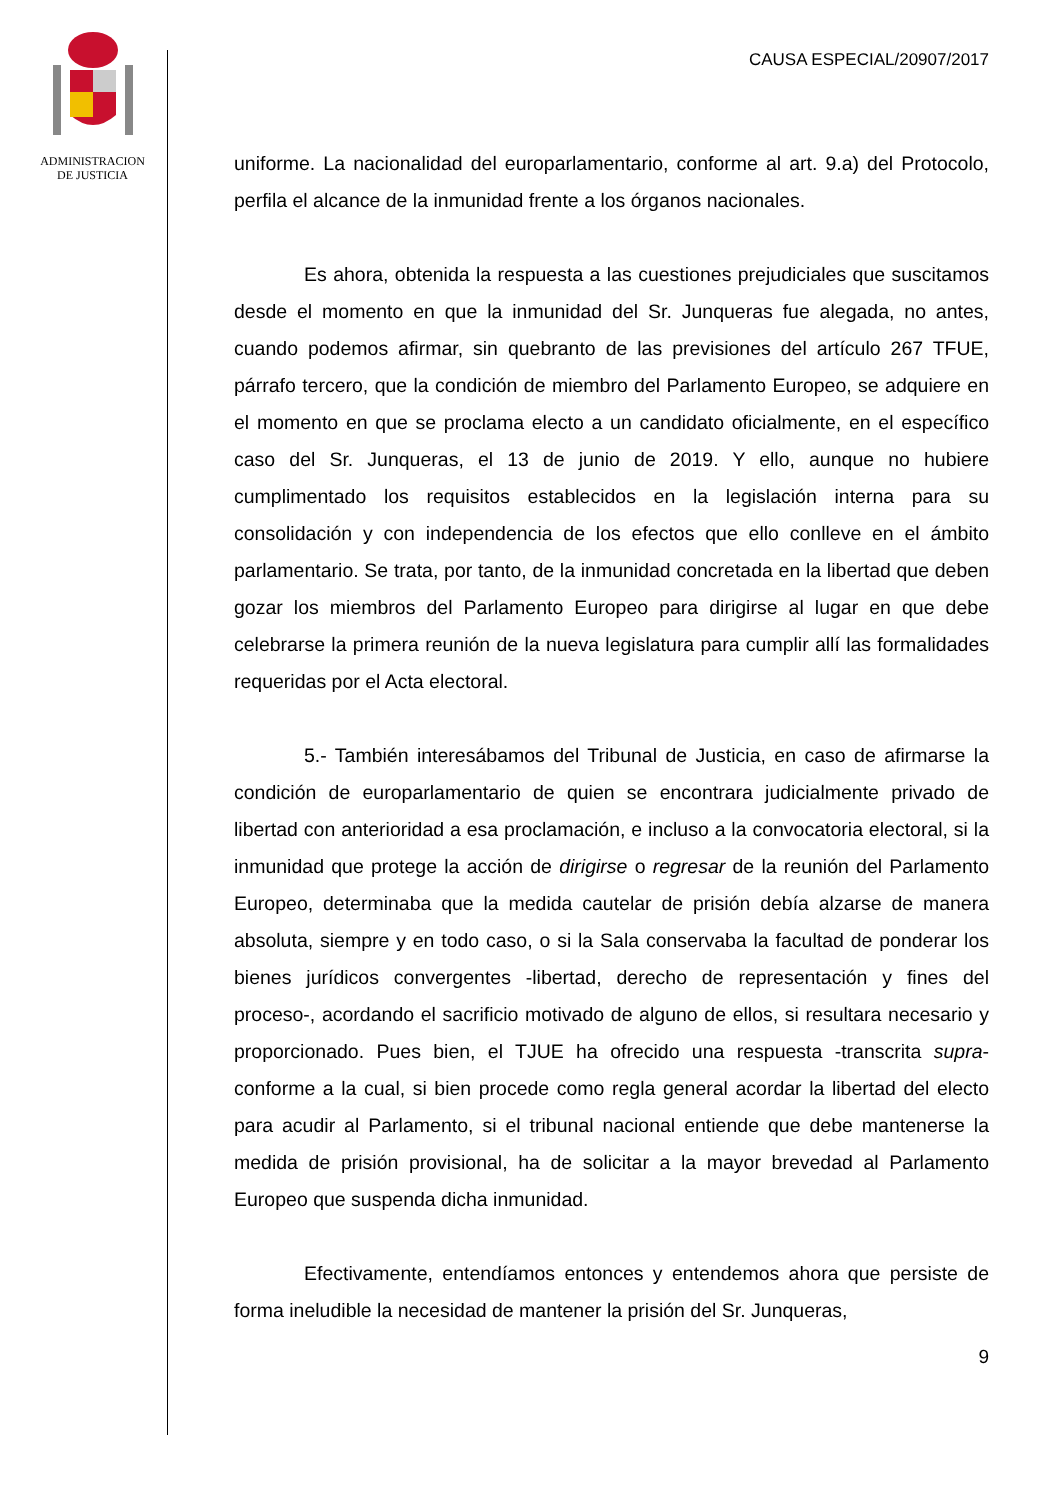ADMINISTRACION
DE JUSTICIA
CAUSA ESPECIAL/20907/2017
uniforme. La nacionalidad del europarlamentario, conforme al art. 9.a) del Protocolo, perfila el alcance de la inmunidad frente a los órganos nacionales.
Es ahora, obtenida la respuesta a las cuestiones prejudiciales que suscitamos desde el momento en que la inmunidad del Sr. Junqueras fue alegada, no antes, cuando podemos afirmar, sin quebranto de las previsiones del artículo 267 TFUE, párrafo tercero, que la condición de miembro del Parlamento Europeo, se adquiere en el momento en que se proclama electo a un candidato oficialmente, en el específico caso del Sr. Junqueras, el 13 de junio de 2019. Y ello, aunque no hubiere cumplimentado los requisitos establecidos en la legislación interna para su consolidación y con independencia de los efectos que ello conlleve en el ámbito parlamentario. Se trata, por tanto, de la inmunidad concretada en la libertad que deben gozar los miembros del Parlamento Europeo para dirigirse al lugar en que debe celebrarse la primera reunión de la nueva legislatura para cumplir allí las formalidades requeridas por el Acta electoral.
5.- También interesábamos del Tribunal de Justicia, en caso de afirmarse la condición de europarlamentario de quien se encontrara judicialmente privado de libertad con anterioridad a esa proclamación, e incluso a la convocatoria electoral, si la inmunidad que protege la acción de dirigirse o regresar de la reunión del Parlamento Europeo, determinaba que la medida cautelar de prisión debía alzarse de manera absoluta, siempre y en todo caso, o si la Sala conservaba la facultad de ponderar los bienes jurídicos convergentes -libertad, derecho de representación y fines del proceso-, acordando el sacrificio motivado de alguno de ellos, si resultara necesario y proporcionado. Pues bien, el TJUE ha ofrecido una respuesta -transcrita supra- conforme a la cual, si bien procede como regla general acordar la libertad del electo para acudir al Parlamento, si el tribunal nacional entiende que debe mantenerse la medida de prisión provisional, ha de solicitar a la mayor brevedad al Parlamento Europeo que suspenda dicha inmunidad.
Efectivamente, entendíamos entonces y entendemos ahora que persiste de forma ineludible la necesidad de mantener la prisión del Sr. Junqueras,
9